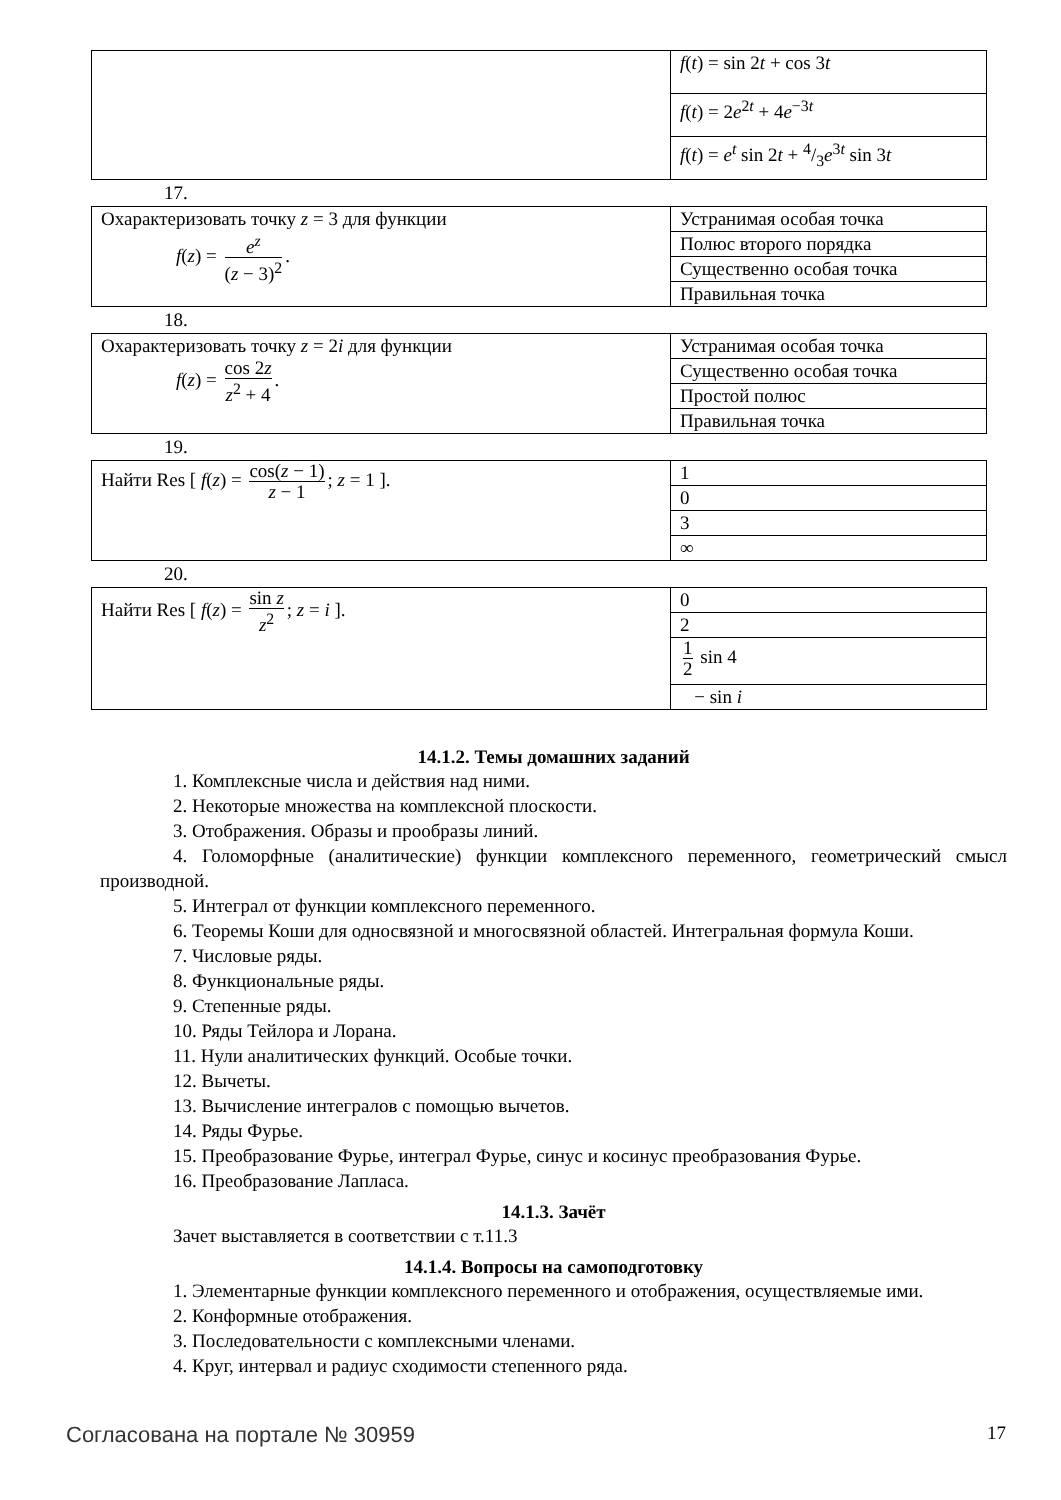| | f ( t ) = sin 2 t + cos 3 t |
| | f ( t ) = 2 e<sup>2t</sup> + 4 e<sup>−3t</sup> |
| | f ( t ) = e<sup>t</sup> sin 2 t + 4/3 e<sup>3t</sup> sin 3 t |
17.
| Охарактеризовать точку z = 3 для функции f ( z ) = e<sup>z</sup> ( z − 3)<sup>2</sup> . | Устранимая особая точка |
| | Полюс второго порядка |
| | Существенно особая точка |
| | Правильная точка |
18.
| Охарактеризовать точку z = 2 i для функции f ( z ) = cos 2 z z<sup>2</sup> + 4 . | Устранимая особая точка |
| | Существенно особая точка |
| | Простой полюс |
| | Правильная точка |
19.
| Найти Res [ f ( z ) = cos( z − 1) z − 1 ; z = 1 ]. | 1 |
| | 0 |
| | 3 |
| | ∞ |
20.
| Найти Res [ f ( z ) = sin z z<sup>2</sup> ; z = i ]. | 0 |
| | 2 |
| | 1 2 sin 4 |
| | − sin i |
14.1.2. Темы домашних заданий
1. Комплексные числа и действия над ними.
2. Некоторые множества на комплексной плоскости.
3. Отображения. Образы и прообразы линий.
4. Голоморфные (аналитические) функции комплексного переменного, геометрический смысл производной.
5. Интеграл от функции комплексного переменного.
6. Теоремы Коши для односвязной и многосвязной областей. Интегральная формула Коши.
7. Числовые ряды.
8. Функциональные ряды.
9. Степенные ряды.
10. Ряды Тейлора и Лорана.
11. Нули аналитических функций. Особые точки.
12. Вычеты.
13. Вычисление интегралов с помощью вычетов.
14. Ряды Фурье.
15. Преобразование Фурье, интеграл Фурье, синус и косинус преобразования Фурье.
16. Преобразование Лапласа.
14.1.3. Зачёт
Зачет выставляется в соответствии с т.11.3
14.1.4. Вопросы на самоподготовку
1. Элементарные функции комплексного переменного и отображения, осуществляемые ими.
2. Конформные отображения.
3. Последовательности с комплексными членами.
4. Круг, интервал и радиус сходимости степенного ряда.
Согласована на портале № 30959 17